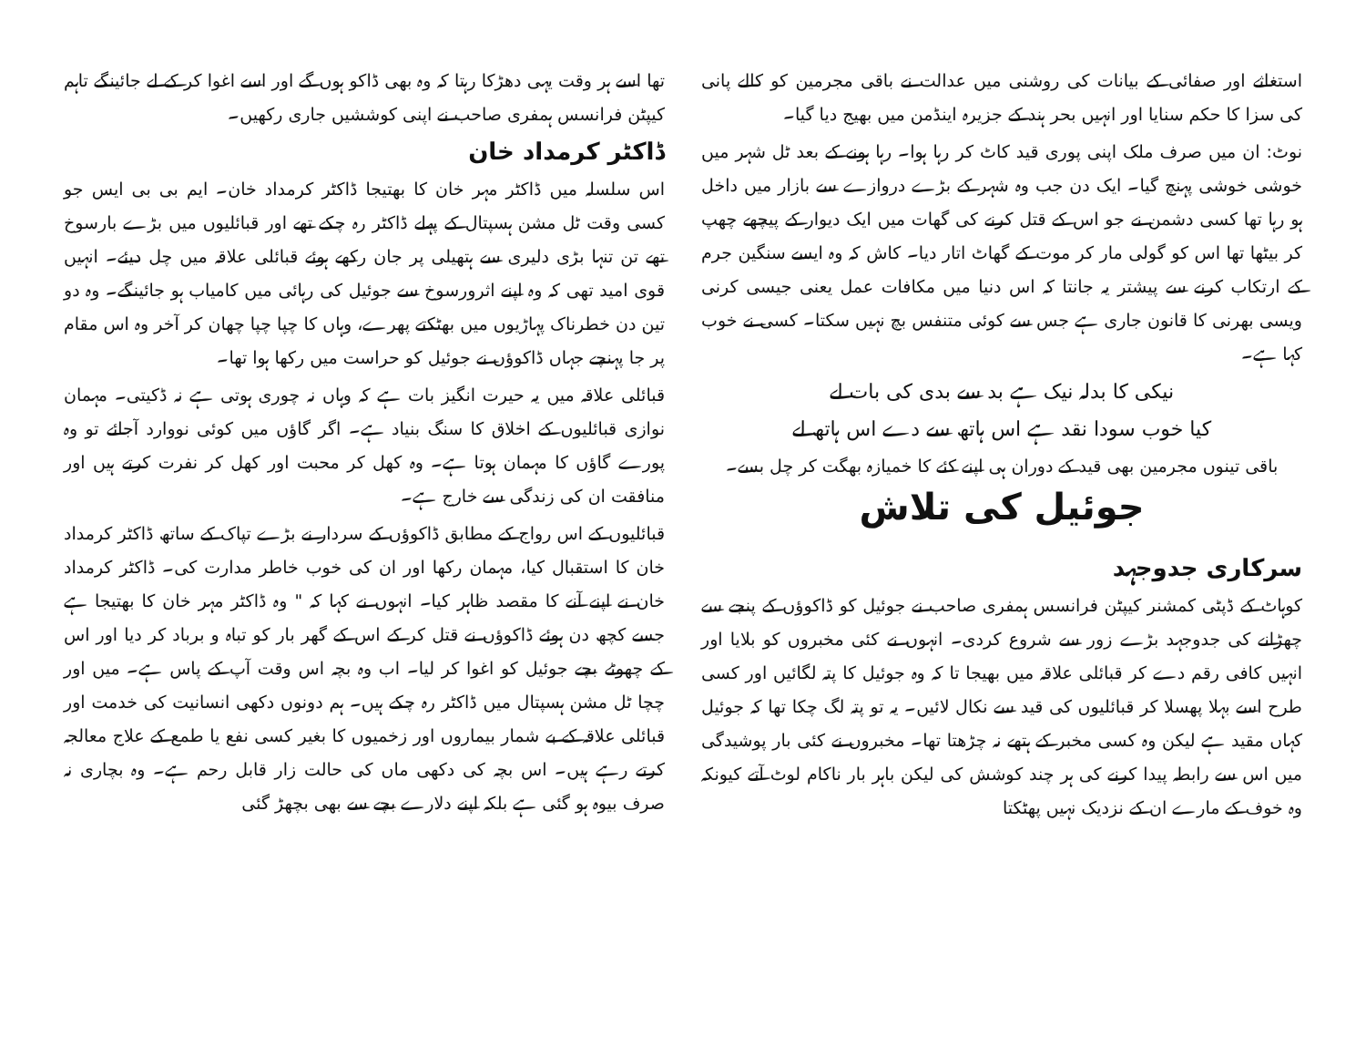استغاثے اور صفائی کے بیانات کی روشنی میں عدالت نے باقی مجرمین کو کالے پانی کی سزا کا حکم سنایا اور انہیں بحر ہند کے جزیرہ اینڈمن میں بھیج دیا گیا۔
نوٹ: ان میں صرف ملک اپنی پوری قید کاٹ کر رہا ہوا۔ رہا ہونے کے بعد ٹل شہر میں خوشی خوشی پہنچ گیا۔ ایک دن جب وہ شہر کے بڑے دروازے سے بازار میں داخل ہو رہا تھا کسی دشمن نے جو اس کے قتل کرنے کی گھات میں ایک دیوار کے پیچھے چھپ کر بیٹھا تھا اس کو گولی مار کر موت کے گھاٹ اتار دیا۔ کاش کہ وہ ایسے سنگین جرم کے ارتکاب کرنے سے پیشتر یہ جانتا کہ اس دنیا میں مکافات عمل یعنی جیسی کرنی ویسی بھرنی کا قانون جاری ہے جس سے کوئی متنفس بچ نہیں سکتا۔ کسی نے خوب کہا ہے۔
نیکی کا بدلہ نیک ہے بد سے بدی کی بات لے
کیا خوب سودا نقد ہے اس ہاتھ سے دے اس ہاتھ لے
باقی تینوں مجرمین بھی قید کے دوران ہی اپنے کئے کا خمیازہ بھگت کر چل بسے۔
جوئیل کی تلاش
سرکاری جدوجہد
کوہاٹ کے ڈپٹی کمشنر کیپٹن فرانسس ہمفری صاحب نے جوئیل کو ڈاکوؤں کے پنجے سے چھڑانے کی جدوجہد بڑے زور سے شروع کردی۔ انہوں نے کئی مخبروں کو بلایا اور انہیں کافی رقم دے کر قبائلی علاقہ میں بھیجا تا کہ وہ جوئیل کا پتہ لگائیں اور کسی طرح اسے بہلا پھسلا کر قبائلیوں کی قید سے نکال لائیں۔ یہ تو پتہ لگ چکا تھا کہ جوئیل کہاں مقید ہے لیکن وہ کسی مخبر کے ہتھے نہ چڑھتا تھا۔ مخبروں نے کئی بار پوشیدگی میں اس سے رابطہ پیدا کرنے کی ہر چند کوشش کی لیکن باہر بار ناکام لوٹ آتے کیونکہ وہ خوف کے مارے ان کے نزدیک نہیں پھٹکتا
تھا اسے ہر وقت یہی دھڑکا رہتا کہ وہ بھی ڈاکو ہوں گے اور اسے اغوا کر کے لے جائینگے تاہم کیپٹن فرانسس ہمفری صاحب نے اپنی کوششیں جاری رکھیں۔
ڈاکٹر کرمداد خان
اس سلسلہ میں ڈاکٹر مہر خان کا بھتیجا ڈاکٹر کرمداد خان۔ ایم بی بی ایس جو کسی وقت ٹل مشن ہسپتال کے پہلے ڈاکٹر رہ چکے تھے اور قبائلیوں میں بڑے بارسوخ تھے تن تنہا بڑی دلیری سے ہتھیلی پر جان رکھے ہوئے قبائلی علاقہ میں چل دیئے۔ انہیں قوی امید تھی کہ وہ اپنے اثرورسوخ سے جوئیل کی رہائی میں کامیاب ہو جائینگے۔ وہ دو تین دن خطرناک پہاڑیوں میں بھٹکتے پھرے، وہاں کا چپا چپا چھان کر آخر وہ اس مقام پر جا پہنچے جہاں ڈاکوؤں نے جوئیل کو حراست میں رکھا ہوا تھا۔
قبائلی علاقہ میں یہ حیرت انگیز بات ہے کہ وہاں نہ چوری ہوتی ہے نہ ڈکیتی۔ مہمان نوازی قبائلیوں کے اخلاق کا سنگ بنیاد ہے۔ اگر گاؤں میں کوئی نووارد آجائے تو وہ پورے گاؤں کا مہمان ہوتا ہے۔ وہ کھل کر محبت اور کھل کر نفرت کرتے ہیں اور منافقت ان کی زندگی سے خارج ہے۔
قبائلیوں کے اس رواج کے مطابق ڈاکوؤں کے سردار نے بڑے تپاک کے ساتھ ڈاکٹر کرمداد خان کا استقبال کیا، مہمان رکھا اور ان کی خوب خاطر مدارت کی۔ ڈاکٹر کرمداد خان نے اپنے آنے کا مقصد ظاہر کیا۔ انہوں نے کہا کہ " وہ ڈاکٹر مہر خان کا بھتیجا ہے جسے کچھ دن ہوئے ڈاکوؤں نے قتل کر کے اس کے گھر بار کو تباہ و برباد کر دیا اور اس کے چھوٹے بچے جوئیل کو اغوا کر لیا۔ اب وہ بچہ اس وقت آپ کے پاس ہے۔ میں اور چچا ٹل مشن ہسپتال میں ڈاکٹر رہ چکے ہیں۔ ہم دونوں دکھی انسانیت کی خدمت اور قبائلی علاقہ کے بے شمار بیماروں اور زخمیوں کا بغیر کسی نفع یا طمع کے علاج معالجہ کرتے رہے ہیں۔ اس بچہ کی دکھی ماں کی حالت زار قابل رحم ہے۔ وہ بچاری نہ صرف بیوہ ہو گئی ہے بلکہ اپنے دلارے بچے سے بھی بچھڑ گئی